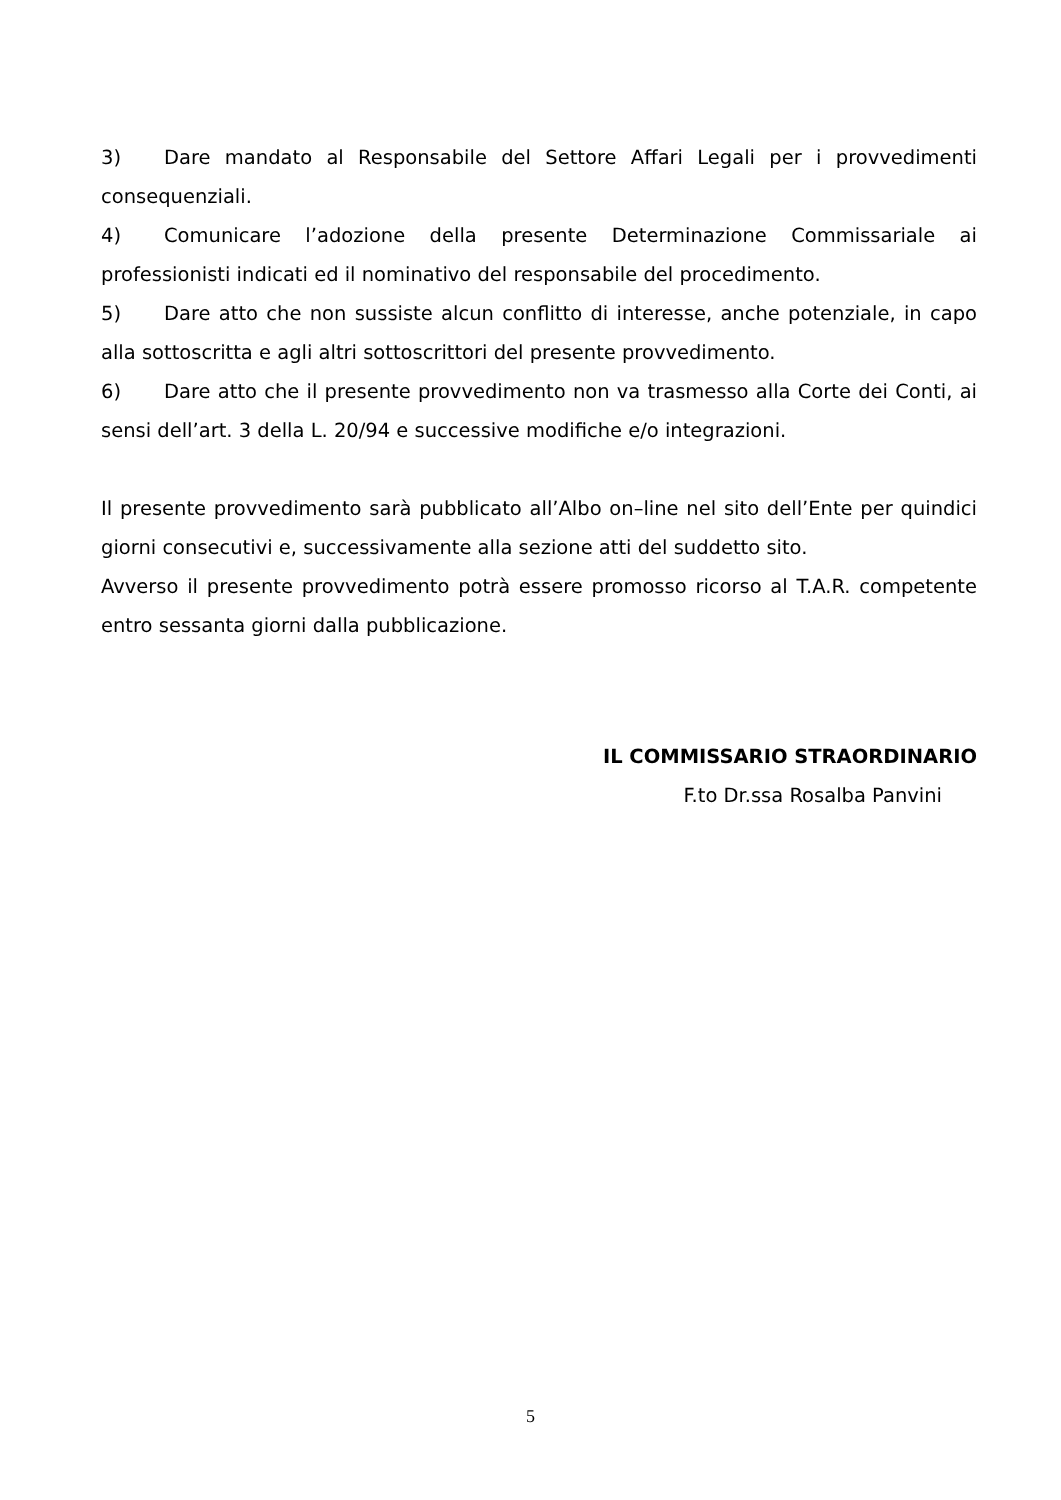3) Dare mandato al Responsabile del Settore Affari Legali per i provvedimenti consequenziali.
4) Comunicare l’adozione della presente Determinazione Commissariale ai professionisti indicati ed il nominativo del responsabile del procedimento.
5) Dare atto che non sussiste alcun conflitto di interesse, anche potenziale, in capo alla sottoscritta e agli altri sottoscrittori del presente provvedimento.
6) Dare atto che il presente provvedimento non va trasmesso alla Corte dei Conti, ai sensi dell’art. 3 della L. 20/94 e successive modifiche e/o integrazioni.
Il presente provvedimento sarà pubblicato all’Albo on–line nel sito dell’Ente per quindici giorni consecutivi e, successivamente alla sezione atti del suddetto sito.
Avverso il presente provvedimento potrà essere promosso ricorso al T.A.R. competente entro sessanta giorni dalla pubblicazione.
IL COMMISSARIO STRAORDINARIO
F.to Dr.ssa Rosalba Panvini
5